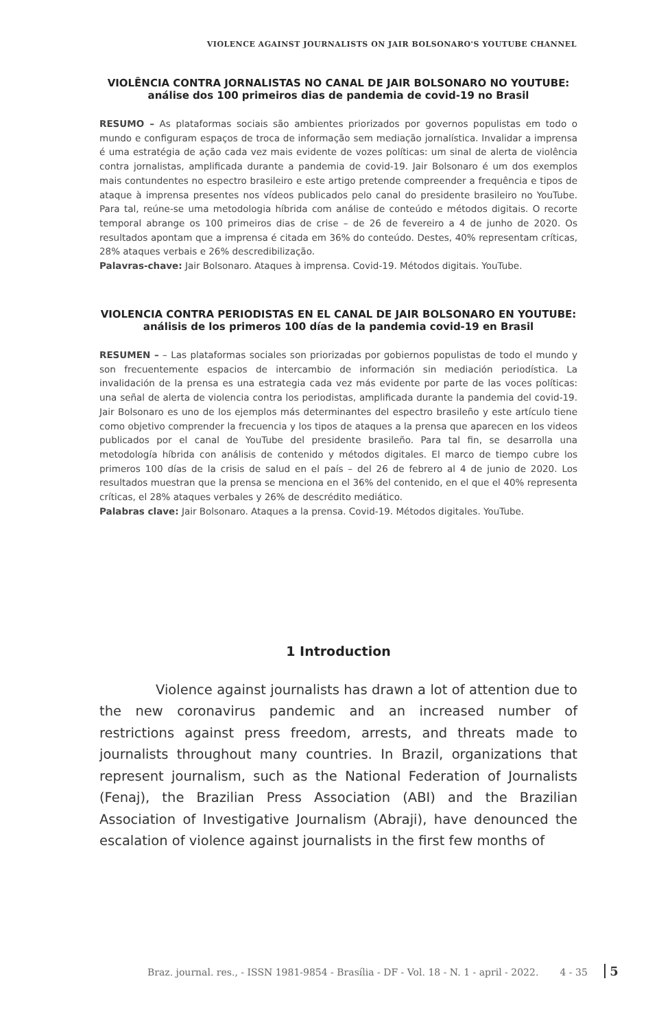VIOLENCE AGAINST JOURNALISTS ON JAIR BOLSONARO'S YOUTUBE CHANNEL
VIOLÊNCIA CONTRA JORNALISTAS NO CANAL DE JAIR BOLSONARO NO YOUTUBE: análise dos 100 primeiros dias de pandemia de covid-19 no Brasil
RESUMO – As plataformas sociais são ambientes priorizados por governos populistas em todo o mundo e configuram espaços de troca de informação sem mediação jornalística. Invalidar a imprensa é uma estratégia de ação cada vez mais evidente de vozes políticas: um sinal de alerta de violência contra jornalistas, amplificada durante a pandemia de covid-19. Jair Bolsonaro é um dos exemplos mais contundentes no espectro brasileiro e este artigo pretende compreender a frequência e tipos de ataque à imprensa presentes nos vídeos publicados pelo canal do presidente brasileiro no YouTube. Para tal, reúne-se uma metodologia híbrida com análise de conteúdo e métodos digitais. O recorte temporal abrange os 100 primeiros dias de crise – de 26 de fevereiro a 4 de junho de 2020. Os resultados apontam que a imprensa é citada em 36% do conteúdo. Destes, 40% representam críticas, 28% ataques verbais e 26% descredibilização.
Palavras-chave: Jair Bolsonaro. Ataques à imprensa. Covid-19. Métodos digitais. YouTube.
VIOLENCIA CONTRA PERIODISTAS EN EL CANAL DE JAIR BOLSONARO EN YOUTUBE: análisis de los primeros 100 días de la pandemia covid-19 en Brasil
RESUMEN – – Las plataformas sociales son priorizadas por gobiernos populistas de todo el mundo y son frecuentemente espacios de intercambio de información sin mediación periodística. La invalidación de la prensa es una estrategia cada vez más evidente por parte de las voces políticas: una señal de alerta de violencia contra los periodistas, amplificada durante la pandemia del covid-19. Jair Bolsonaro es uno de los ejemplos más determinantes del espectro brasileño y este artículo tiene como objetivo comprender la frecuencia y los tipos de ataques a la prensa que aparecen en los videos publicados por el canal de YouTube del presidente brasileño. Para tal fin, se desarrolla una metodología híbrida con análisis de contenido y métodos digitales. El marco de tiempo cubre los primeros 100 días de la crisis de salud en el país – del 26 de febrero al 4 de junio de 2020. Los resultados muestran que la prensa se menciona en el 36% del contenido, en el que el 40% representa críticas, el 28% ataques verbales y 26% de descrédito mediático.
Palabras clave: Jair Bolsonaro. Ataques a la prensa. Covid-19. Métodos digitales. YouTube.
1 Introduction
Violence against journalists has drawn a lot of attention due to the new coronavirus pandemic and an increased number of restrictions against press freedom, arrests, and threats made to journalists throughout many countries. In Brazil, organizations that represent journalism, such as the National Federation of Journalists (Fenaj), the Brazilian Press Association (ABI) and the Brazilian Association of Investigative Journalism (Abraji), have denounced the escalation of violence against journalists in the first few months of
Braz. journal. res., - ISSN 1981-9854 - Brasília - DF - Vol. 18 - N. 1 - april - 2022. 4 - 35 5